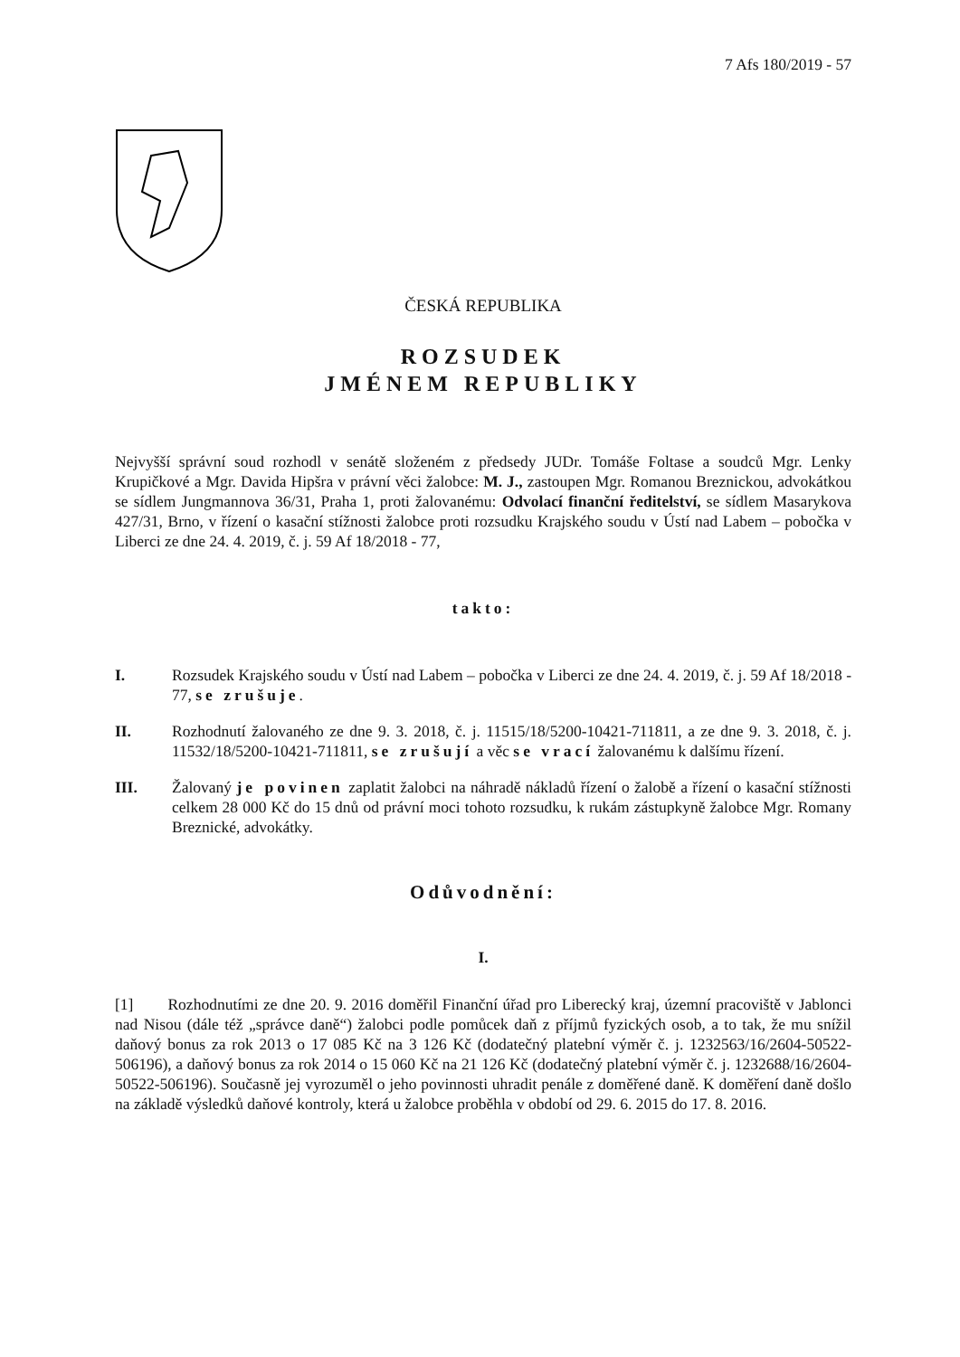7 Afs 180/2019 - 57
ČESKÁ REPUBLIKA
ROZSUDEK
JMÉNEM REPUBLIKY
Nejvyšší správní soud rozhodl v senátě složeném z předsedy JUDr. Tomáše Foltase a soudců Mgr. Lenky Krupičkové a Mgr. Davida Hipšra v právní věci žalobce: M. J., zastoupen Mgr. Romanou Breznickou, advokátkou se sídlem Jungmannova 36/31, Praha 1, proti žalovanému: Odvolací finanční ředitelství, se sídlem Masarykova 427/31, Brno, v řízení o kasační stížnosti žalobce proti rozsudku Krajského soudu v Ústí nad Labem – pobočka v Liberci ze dne 24. 4. 2019, č. j. 59 Af 18/2018 - 77,
takto:
I. Rozsudek Krajského soudu v Ústí nad Labem – pobočka v Liberci ze dne 24. 4. 2019, č. j. 59 Af 18/2018 - 77, se zrušuje.
II. Rozhodnutí žalovaného ze dne 9. 3. 2018, č. j. 11515/18/5200-10421-711811, a ze dne 9. 3. 2018, č. j. 11532/18/5200-10421-711811, se zrušují a věc se vrací žalovanému k dalšímu řízení.
III. Žalovaný je povinen zaplatit žalobci na náhradě nákladů řízení o žalobě a řízení o kasační stížnosti celkem 28 000 Kč do 15 dnů od právní moci tohoto rozsudku, k rukám zástupkyně žalobce Mgr. Romany Breznické, advokátky.
Odůvodnění:
I.
[1] Rozhodnutími ze dne 20. 9. 2016 doměřil Finanční úřad pro Liberecký kraj, územní pracoviště v Jablonci nad Nisou (dále též „správce daně“) žalobci podle pomůcek daň z příjmů fyzických osob, a to tak, že mu snížil daňový bonus za rok 2013 o 17 085 Kč na 3 126 Kč (dodatečný platební výměr č. j. 1232563/16/2604-50522-506196), a daňový bonus za rok 2014 o 15 060 Kč na 21 126 Kč (dodatečný platební výměr č. j. 1232688/16/2604-50522-506196). Současně jej vyrozuměl o jeho povinnosti uhradit penále z doměřené daně. K doměření daně došlo na základě výsledků daňové kontroly, která u žalobce proběhla v období od 29. 6. 2015 do 17. 8. 2016.